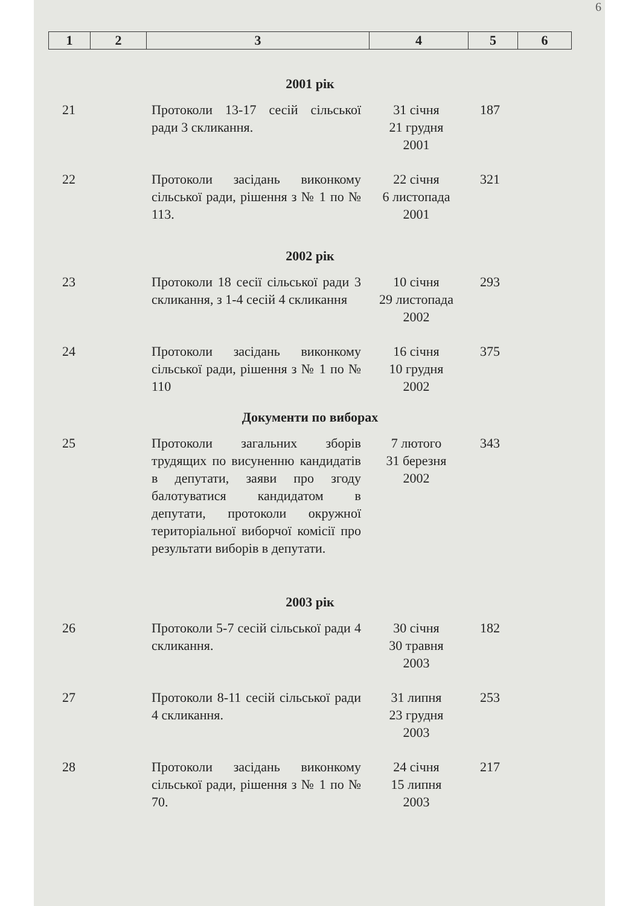6
| 1 | 2 | 3 | 4 | 5 | 6 |
| 2001 рік | | | | | |
| 21 | | Протоколи 13-17 сесій сільської ради 3 скликання. | 31 січня 21 грудня 2001 | 187 | |
| 22 | | Протоколи засідань виконкому сільської ради, рішення з № 1 по № 113. | 22 січня 6 листопада 2001 | 321 | |
| 2002 рік | | | | | |
| 23 | | Протоколи 18 сесії сільської ради 3 скликання, з 1-4 сесій 4 скликання | 10 січня 29 листопада 2002 | 293 | |
| 24 | | Протоколи засідань виконкому сільської ради, рішення з № 1 по № 110 | 16 січня 10 грудня 2002 | 375 | |
| Документи по виборах | | | | | |
| 25 | | Протоколи загальних зборів трудящих по висуненню кандидатів в депутати, заяви про згоду балотуватися кандидатом в депутати, протоколи окружної територіальної виборчої комісії про результати виборів в депутати. | 7 лютого 31 березня 2002 | 343 | |
| 2003 рік | | | | | |
| 26 | | Протоколи 5-7 сесій сільської ради 4 скликання. | 30 січня 30 травня 2003 | 182 | |
| 27 | | Протоколи 8-11 сесій сільської ради 4 скликання. | 31 липня 23 грудня 2003 | 253 | |
| 28 | | Протоколи засідань виконкому сільської ради, рішення з № 1 по № 70. | 24 січня 15 липня 2003 | 217 | |